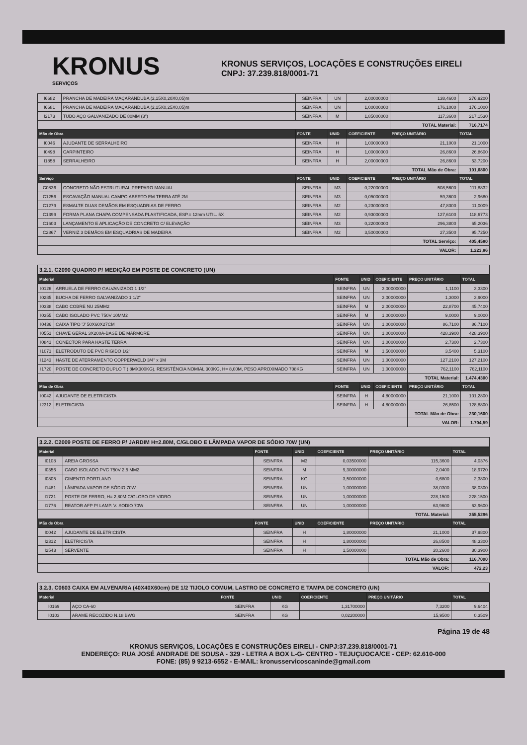KRONUS
SERVIÇOS
KRONUS SERVIÇOS, LOCAÇÕES E CONSTRUÇÕES EIRELI
CNPJ: 37.239.818/0001-71
| I6682 | PRANCHA DE MADEIRA MAÇARANDUBA (2,15X0,20X0,05)m | SEINFRA | UN | 2,00000000 | 138,4600 | 276,9200 |
| I6681 | PRANCHA DE MADEIRA MAÇARANDUBA (2,15X0,25X0,05)m | SEINFRA | UN | 1,00000000 | 176,1000 | 176,1000 |
| I2173 | TUBO AÇO GALVANIZADO DE 80MM (3") | SEINFRA | M | 1,85000000 | 117,3600 | 217,1530 |
| | | | | | TOTAL Material: | 716,7174 |
| Mão de Obra | | FONTE | UNID | COEFICIENTE | PREÇO UNITÁRIO | TOTAL |
| I0046 | AJUDANTE DE SERRALHEIRO | SEINFRA | H | 1,00000000 | 21,1000 | 21,1000 |
| I0498 | CARPINTEIRO | SEINFRA | H | 1,00000000 | 26,8600 | 26,8600 |
| I1858 | SERRALHEIRO | SEINFRA | H | 2,00000000 | 26,8600 | 53,7200 |
| | | | | | TOTAL Mão de Obra: | 101,6800 |
| Serviço | | FONTE | UNID | COEFICIENTE | PREÇO UNITÁRIO | TOTAL |
| C0836 | CONCRETO NÃO ESTRUTURAL PREPARO MANUAL | SEINFRA | M3 | 0,22000000 | 508,5600 | 111,8832 |
| C1256 | ESCAVAÇÃO MANUAL CAMPO ABERTO EM TERRA ATÉ 2M | SEINFRA | M3 | 0,05000000 | 59,3600 | 2,9680 |
| C1279 | ESMALTE DUAS DEMÃOS EM ESQUADRIAS DE FERRO | SEINFRA | M2 | 0,23000000 | 47,8300 | 11,0009 |
| C1399 | FORMA PLANA CHAPA COMPENSADA PLASTIFICADA, ESP.= 12mm UTIL. 5X | SEINFRA | M2 | 0,93000000 | 127,6100 | 118,6773 |
| C1603 | LANÇAMENTO E APLICAÇÃO DE CONCRETO C/ ELEVAÇÃO | SEINFRA | M3 | 0,22000000 | 296,3800 | 65,2036 |
| C2867 | VERNIZ 3 DEMÃOS EM ESQUADRIAS DE MADEIRA | SEINFRA | M2 | 3,50000000 | 27,3500 | 95,7250 |
| | | | | | TOTAL Serviço: | 405,4580 |
| | | | | | VALOR: | 1.223,86 |
3.2.1. C2090 QUADRO P/ MEDIÇÃO EM POSTE DE CONCRETO (UN)
| Material | | FONTE | UNID | COEFICIENTE | PREÇO UNITÁRIO | TOTAL |
| --- | --- | --- | --- | --- | --- | --- |
| I0126 | ARRUELA DE FERRO GALVANIZADO 1 1/2" | SEINFRA | UN | 3,00000000 | 1,1100 | 3,3300 |
| I0285 | BUCHA DE FERRO GALVANIZADO 1 1/2" | SEINFRA | UN | 3,00000000 | 1,3000 | 3,9000 |
| I0338 | CABO COBRE NU 25MM2 | SEINFRA | M | 2,00000000 | 22,8700 | 45,7400 |
| I0355 | CABO ISOLADO PVC 750V 10MM2 | SEINFRA | M | 1,00000000 | 9,0000 | 9,0000 |
| I0436 | CAIXA TIPO 'J' 50X60X27CM | SEINFRA | UN | 1,00000000 | 86,7100 | 86,7100 |
| I0551 | CHAVE GERAL 3X200A-BASE DE MARMORE | SEINFRA | UN | 1,00000000 | 428,3900 | 428,3900 |
| I0841 | CONECTOR PARA HASTE TERRA | SEINFRA | UN | 1,00000000 | 2,7300 | 2,7300 |
| I1071 | ELETRODUTO DE PVC RIGIDO 1/2" | SEINFRA | M | 1,50000000 | 3,5400 | 5,3100 |
| I1243 | HASTE DE ATERRAMENTO COPPERWELD 3/4" x 3M | SEINFRA | UN | 1,00000000 | 127,2100 | 127,2100 |
| I1720 | POSTE DE CONCRETO DUPLO T ( 8MX300KG), RESISTÊNCIA NOMIAL 300KG, H= 8,00M, PESO APROXIMADO 708KG | SEINFRA | UN | 1,00000000 | 762,1100 | 762,1100 |
| | | | | | TOTAL Material: | 1.474,4300 |
| Mão de Obra | | FONTE | UNID | COEFICIENTE | PREÇO UNITÁRIO | TOTAL |
| I0042 | AJUDANTE DE ELETRICISTA | SEINFRA | H | 4,80000000 | 21,1000 | 101,2800 |
| I2312 | ELETRICISTA | SEINFRA | H | 4,80000000 | 26,8500 | 128,8800 |
| | | | | | TOTAL Mão de Obra: | 230,1600 |
| | | | | | VALOR: | 1.704,59 |
3.2.2. C2009 POSTE DE FERRO P/ JARDIM H=2.80M, C/GLOBO E LÂMPADA VAPOR DE SÓDIO 70W (UN)
| Material | | FONTE | UNID | COEFICIENTE | PREÇO UNITÁRIO | TOTAL |
| --- | --- | --- | --- | --- | --- | --- |
| I0108 | AREIA GROSSA | SEINFRA | M3 | 0,03500000 | 115,3600 | 4,0376 |
| I0356 | CABO ISOLADO PVC 750V 2,5 MM2 | SEINFRA | M | 9,30000000 | 2,0400 | 18,9720 |
| I0805 | CIMENTO PORTLAND | SEINFRA | KG | 3,50000000 | 0,6800 | 2,3800 |
| I1481 | LÂMPADA VAPOR DE SÓDIO 70W | SEINFRA | UN | 1,00000000 | 38,0300 | 38,0300 |
| I1721 | POSTE DE FERRO, H= 2,80M C/GLOBO DE VIDRO | SEINFRA | UN | 1,00000000 | 228,1500 | 228,1500 |
| I1776 | REATOR AFP P/ LAMP. V. SODIO 70W | SEINFRA | UN | 1,00000000 | 63,9600 | 63,9600 |
| | | | | | TOTAL Material: | 355,5296 |
| Mão de Obra | | FONTE | UNID | COEFICIENTE | PREÇO UNITÁRIO | TOTAL |
| I0042 | AJUDANTE DE ELETRICISTA | SEINFRA | H | 1,80000000 | 21,1000 | 37,9800 |
| I2312 | ELETRICISTA | SEINFRA | H | 1,80000000 | 26,8500 | 48,3300 |
| I2543 | SERVENTE | SEINFRA | H | 1,50000000 | 20,2600 | 30,3900 |
| | | | | | TOTAL Mão de Obra: | 116,7000 |
| | | | | | VALOR: | 472,23 |
3.2.3. C0603 CAIXA EM ALVENARIA (40X40X60cm) DE 1/2 TIJOLO COMUM, LASTRO DE CONCRETO E TAMPA DE CONCRETO (UN)
| Material | | FONTE | UNID | COEFICIENTE | PREÇO UNITÁRIO | TOTAL |
| --- | --- | --- | --- | --- | --- | --- |
| I0169 | AÇO CA-60 | SEINFRA | KG | 1,31700000 | 7,3200 | 9,6404 |
| I0103 | ARAME RECOZIDO N.18 BWG | SEINFRA | KG | 0,02200000 | 15,9500 | 0,3509 |
Página 19 de 48
KRONUS SERVIÇOS, LOCAÇÕES E CONSTRUÇÕES EIRELI - CNPJ:37.239.818/0001-71
ENDEREÇO: RUA JOSÉ ANDRADE DE SOUSA - 329 - LETRA A BOX L-G- CENTRO - TEJUÇUOCA/CE - CEP: 62.610-000
FONE: (85) 9 9213-6552 - E-MAIL: kronusservicoscaninde@gmail.com